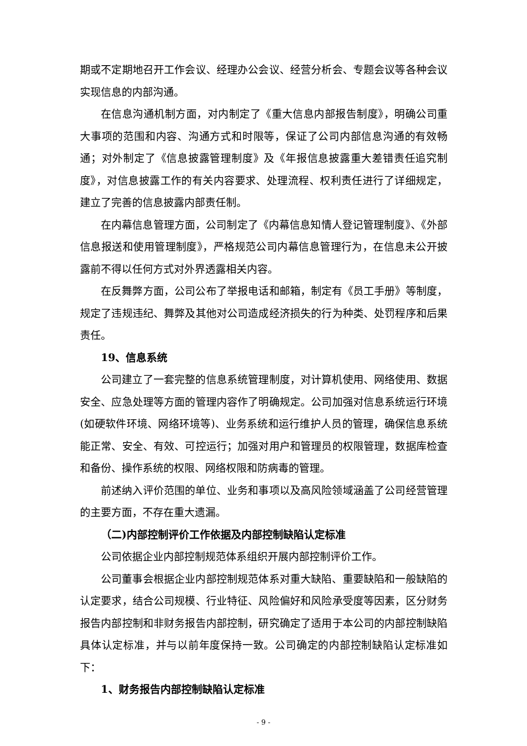期或不定期地召开工作会议、经理办公会议、经营分析会、专题会议等各种会议实现信息的内部沟通。
在信息沟通机制方面，对内制定了《重大信息内部报告制度》，明确公司重大事项的范围和内容、沟通方式和时限等，保证了公司内部信息沟通的有效畅通；对外制定了《信息披露管理制度》及《年报信息披露重大差错责任追究制度》，对信息披露工作的有关内容要求、处理流程、权利责任进行了详细规定，建立了完善的信息披露内部责任制。
在内幕信息管理方面，公司制定了《内幕信息知情人登记管理制度》、《外部信息报送和使用管理制度》，严格规范公司内幕信息管理行为，在信息未公开披露前不得以任何方式对外界透露相关内容。
在反舞弊方面，公司公布了举报电话和邮箱，制定有《员工手册》等制度，规定了违规违纪、舞弊及其他对公司造成经济损失的行为种类、处罚程序和后果责任。
19、信息系统
公司建立了一套完整的信息系统管理制度，对计算机使用、网络使用、数据安全、应急处理等方面的管理内容作了明确规定。公司加强对信息系统运行环境(如硬软件环境、网络环境等)、业务系统和运行维护人员的管理，确保信息系统能正常、安全、有效、可控运行；加强对用户和管理员的权限管理，数据库检查和备份、操作系统的权限、网络权限和防病毒的管理。
前述纳入评价范围的单位、业务和事项以及高风险领域涵盖了公司经营管理的主要方面，不存在重大遗漏。
（二)内部控制评价工作依据及内部控制缺陷认定标准
公司依据企业内部控制规范体系组织开展内部控制评价工作。
公司董事会根据企业内部控制规范体系对重大缺陷、重要缺陷和一般缺陷的认定要求，结合公司规模、行业特征、风险偏好和风险承受度等因素，区分财务报告内部控制和非财务报告内部控制，研究确定了适用于本公司的内部控制缺陷具体认定标准，并与以前年度保持一致。公司确定的内部控制缺陷认定标准如下：
1、财务报告内部控制缺陷认定标准
- 9 -